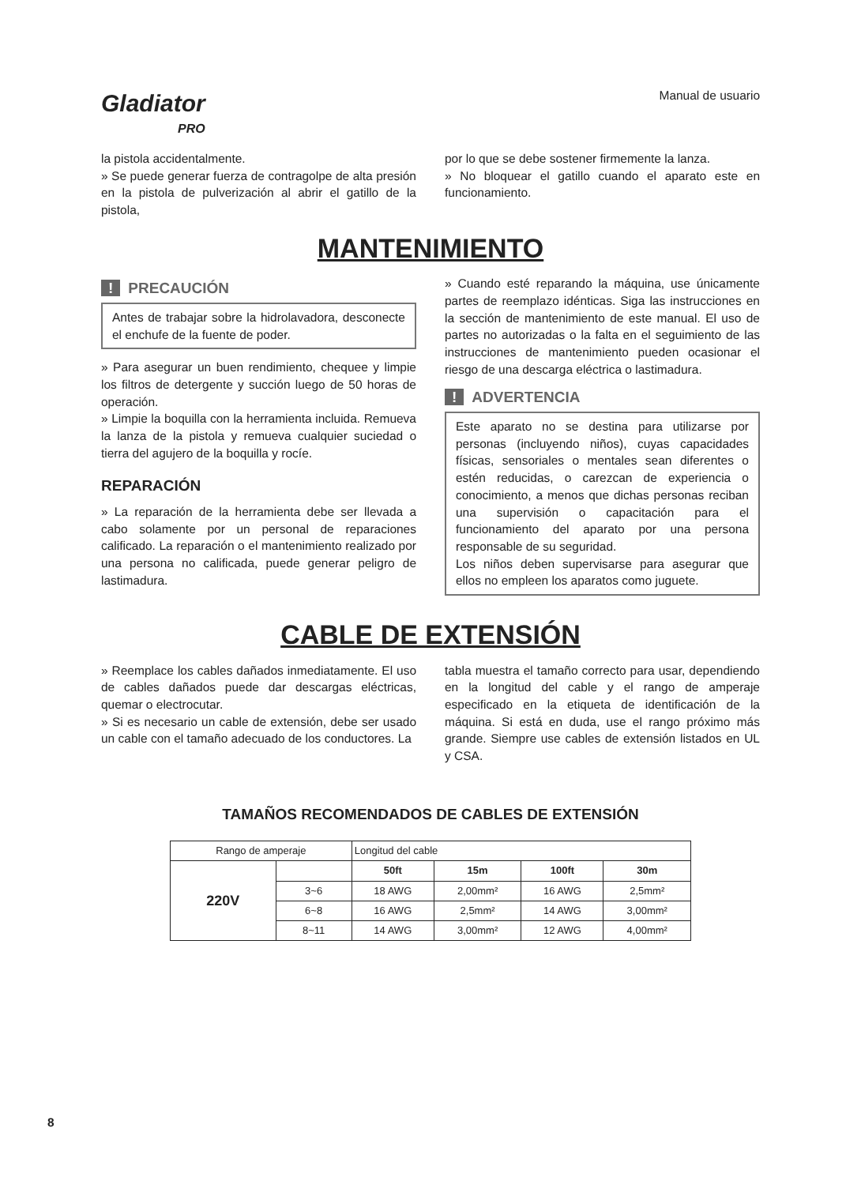Gladiator
PRO
Manual de usuario
la pistola accidentalmente.
» Se puede generar fuerza de contragolpe de alta presión en la pistola de pulverización al abrir el gatillo de la pistola,
por lo que se debe sostener firmemente la lanza.
» No bloquear el gatillo cuando el aparato este en funcionamiento.
MANTENIMIENTO
! PRECAUCIÓN
Antes de trabajar sobre la hidrolavadora, desconecte el enchufe de la fuente de poder.
» Para asegurar un buen rendimiento, chequee y limpie los filtros de detergente y succión luego de 50 horas de operación.
» Limpie la boquilla con la herramienta incluida. Remueva la lanza de la pistola y remueva cualquier suciedad o tierra del agujero de la boquilla y rocíe.
REPARACIÓN
» La reparación de la herramienta debe ser llevada a cabo solamente por un personal de reparaciones calificado. La reparación o el mantenimiento realizado por una persona no calificada, puede generar peligro de lastimadura.
» Cuando esté reparando la máquina, use únicamente partes de reemplazo idénticas. Siga las instrucciones en la sección de mantenimiento de este manual. El uso de partes no autorizadas o la falta en el seguimiento de las instrucciones de mantenimiento pueden ocasionar el riesgo de una descarga eléctrica o lastimadura.
! ADVERTENCIA
Este aparato no se destina para utilizarse por personas (incluyendo niños), cuyas capacidades físicas, sensoriales o mentales sean diferentes o estén reducidas, o carezcan de experiencia o conocimiento, a menos que dichas personas reciban una supervisión o capacitación para el funcionamiento del aparato por una persona responsable de su seguridad.
Los niños deben supervisarse para asegurar que ellos no empleen los aparatos como juguete.
CABLE DE EXTENSIÓN
» Reemplace los cables dañados inmediatamente. El uso de cables dañados puede dar descargas eléctricas, quemar o electrocutar.
» Si es necesario un cable de extensión, debe ser usado un cable con el tamaño adecuado de los conductores. La
tabla muestra el tamaño correcto para usar, dependiendo en la longitud del cable y el rango de amperaje especificado en la etiqueta de identificación de la máquina. Si está en duda, use el rango próximo más grande. Siempre use cables de extensión listados en UL y CSA.
TAMAÑOS RECOMENDADOS DE CABLES DE EXTENSIÓN
| Rango de amperaje | | Longitud del cable | | | |
| 220V | | 50ft | 15m | 100ft | 30m |
| | 3~6 | 18 AWG | 2,00mm² | 16 AWG | 2,5mm² |
| | 6~8 | 16 AWG | 2,5mm² | 14 AWG | 3,00mm² |
| | 8~11 | 14 AWG | 3,00mm² | 12 AWG | 4,00mm² |
8